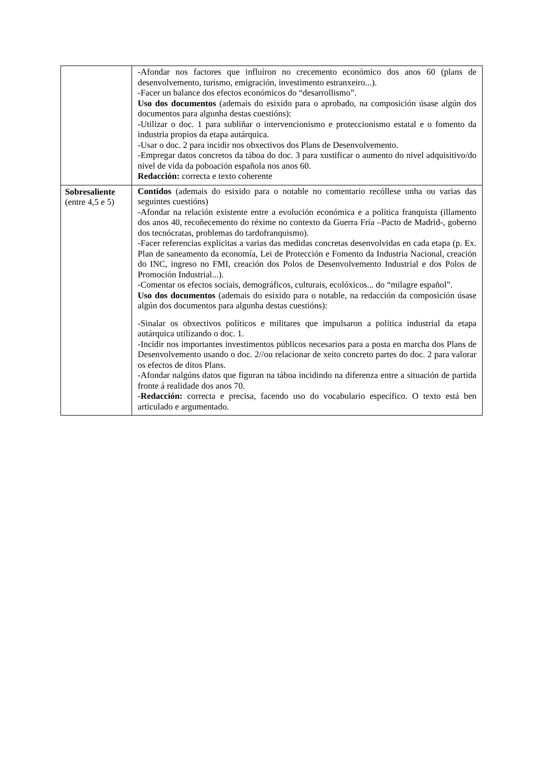| | -Afondar nos factores que influíron no crecemento económico dos anos 60 (plans de desenvolvemento, turismo, emigración, investimento estranxeiro...). -Facer un balance dos efectos económicos do “desarrollismo”. Uso dos documentos (ademais do esixido para o aprobado, na composición úsase algún dos documentos para algunha destas cuestións): -Utilizar o doc. 1 para subliñar o intervencionismo e proteccionismo estatal e o fomento da industria propios da etapa autárquica. -Usar o doc. 2 para incidir nos obxectivos dos Plans de Desenvolvemento. -Empregar datos concretos da táboa do doc. 3 para xustificar o aumento do nivel adquisitivo/do nivel de vida da poboación española nos anos 60. Redacción: correcta e texto coherente |
| Sobresaliente (entre 4,5 e 5) | Contidos (ademais do esixido para o notable no comentario recóllese unha ou varias das seguintes cuestións) -Afondar na relación existente entre a evolución económica e a política franquista (illamento dos anos 40, recoñecemento do réxime no contexto da Guerra Fría –Pacto de Madrid-, goberno dos tecnócratas, problemas do tardofranquismo). -Facer referencias explícitas a varias das medidas concretas desenvolvidas en cada etapa (p. Ex. Plan de saneamento da economía, Lei de Protección e Fomento da Industria Nacional, creación do INC, ingreso no FMI, creación dos Polos de Desenvolvemento Industrial e dos Polos de Promoción Industrial...). -Comentar os efectos sociais, demográficos, culturais, ecolóxicos... do “milagre español”. Uso dos documentos (ademais do esixido para o notable, na redacción da composición úsase algún dos documentos para algunha destas cuestións): -Sinalar os obxectivos políticos e militares que impulsaron a política industrial da etapa autárquica utilizando o doc. 1. -Incidir nos importantes investimentos públicos necesarios para a posta en marcha dos Plans de Desenvolvemento usando o doc. 2//ou relacionar de xeito concreto partes do doc. 2 para valorar os efectos de ditos Plans. -Afondar nalgúns datos que figuran na táboa incidindo na diferenza entre a situación de partida fronte á realidade dos anos 70. - Redacción: correcta e precisa, facendo uso do vocabulario específico. O texto está ben articulado e argumentado. |